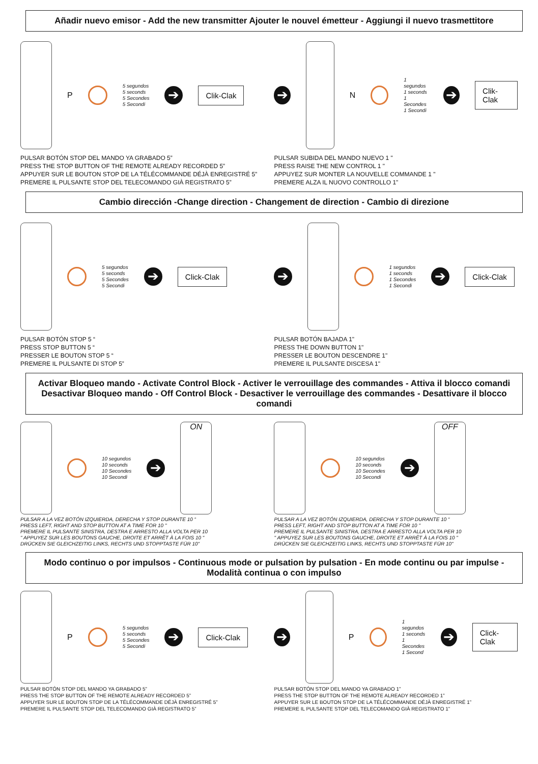Añadir nuevo emisor - Add the new transmitter Ajouter le nouvel émetteur - Aggiungi il nuevo trasmettitore
P
5 segundos
5 seconds
5 Secondes
5 Secondi
➔
Clik-Clak
PULSAR BOTÓN STOP DEL MANDO YA GRABADO 5”
PRESS THE STOP BUTTON OF THE REMOTE ALREADY RECORDED 5”
APPUYER SUR LE BOUTON STOP DE LA TÉLÉCOMMANDE DÉJÀ ENREGISTRÉ 5”
PREMERE IL PULSANTE STOP DEL TELECOMANDO GIÀ REGISTRATO 5”
➔
N
1 segundos
1 seconds
1 Secondes
1 Secondi
➔
Clik-Clak
PULSAR SUBIDA DEL MANDO NUEVO 1 "
PRESS RAISE THE NEW CONTROL 1 "
APPUYEZ SUR MONTER LA NOUVELLE COMMANDE 1 "
PREMERE ALZA IL NUOVO CONTROLLO 1"
Cambio dirección -Change direction - Changement de direction - Cambio di direzione
5 segundos
5 seconds
5 Secondes
5 Secondi
➔
Click-Clak
PULSAR BOTÓN STOP 5 “
PRESS STOP BUTTON 5 “
PRESSER LE BOUTON STOP 5 “
PREMERE IL PULSANTE DI STOP 5”
➔
1 segundos
1 seconds
1 Secondes
1 Secondi
➔
Click-Clak
PULSAR BOTÓN BAJADA 1"
PRESS THE DOWN BUTTON 1"
PRESSER LE BOUTON DESCENDRE 1"
PREMERE IL PULSANTE DISCESA 1"
Activar Bloqueo mando - Activate Control Block - Activer le verrouillage des commandes - Attiva il blocco comandi
Desactivar Bloqueo mando - Off Control Block - Desactiver le verrouillage des commandes - Desattivare il blocco comandi
10 segundos
10 seconds
10 Secondes
10 Secondi
➔
ON
PULSAR A LA VEZ BOTÓN IZQUIERDA, DERECHA Y STOP DURANTE 10 “
PRESS LEFT, RIGHT AND STOP BUTTON AT A TIME FOR 10 "
PREMERE IL PULSANTE SINISTRA, DESTRA E ARRESTO ALLA VOLTA PER 10
" APPUYEZ SUR LES BOUTONS GAUCHE, DROITE ET ARRÊT À LA FOIS 10 "
DRÜCKEN SIE GLEICHZEITIG LINKS, RECHTS UND STOPPTASTE FÜR 10"
10 segundos
10 seconds
10 Secondes
10 Secondi
➔
OFF
PULSAR A LA VEZ BOTÓN IZQUIERDA, DERECHA Y STOP DURANTE 10 “
PRESS LEFT, RIGHT AND STOP BUTTON AT A TIME FOR 10 "
PREMERE IL PULSANTE SINISTRA, DESTRA E ARRESTO ALLA VOLTA PER 10
" APPUYEZ SUR LES BOUTONS GAUCHE, DROITE ET ARRÊT À LA FOIS 10 "
DRÜCKEN SIE GLEICHZEITIG LINKS, RECHTS UND STOPPTASTE FÜR 10"
Modo continuo o por impulsos - Continuous mode or pulsation by pulsation - En mode continu ou par impulse - Modalità continua o con impulso
P
5 segundos
5 seconds
5 Secondes
5 Secondi
➔
Click-Clak
PULSAR BOTÓN STOP DEL MANDO YA GRABADO 5”
PRESS THE STOP BUTTON OF THE REMOTE ALREADY RECORDED 5”
APPUYER SUR LE BOUTON STOP DE LA TÉLÉCOMMANDE DÉJÀ ENREGISTRÉ 5”
PREMERE IL PULSANTE STOP DEL TELECOMANDO GIÀ REGISTRATO 5”
➔
P
1 segundos
1 seconds
1 Secondes
1 Second
➔
Click-Clak
PULSAR BOTÓN STOP DEL MANDO YA GRABADO 1”
PRESS THE STOP BUTTON OF THE REMOTE ALREADY RECORDED 1”
APPUYER SUR LE BOUTON STOP DE LA TÉLÉCOMMANDE DÉJÀ ENREGISTRÉ 1”
PREMERE IL PULSANTE STOP DEL TELECOMANDO GIÀ REGISTRATO 1”